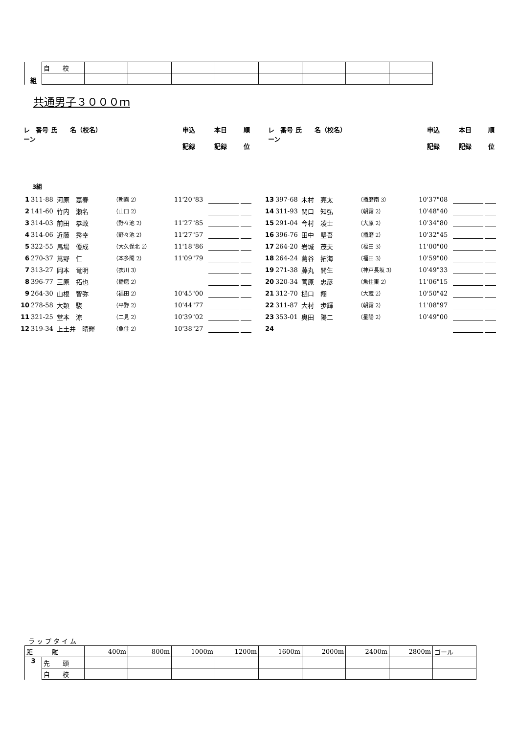| 組 | 自 校 | | | | | | | | |
共通男子３０００ｍ
レーン 番号 氏　　名（校名） 申込
記録 本日
記録 順
位
レーン 番号 氏　　名（校名） 申込
記録 本日
記録 順
位
3組
1 311-88 河原　嘉春 （朝霧 2） 11'20"83
2 141-60 竹内　瀬名 （山口 2）
3 314-03 前田　恭政 （野々池 2） 11'27"85
4 314-06 近藤　秀幸 （野々池 2） 11'27"57
5 322-55 馬場　優成 （大久保北 2） 11'18"86
6 270-37 蔦野　仁 （本多聞 2） 11'09"79
7 313-27 岡本　竜明 （衣川 3）
8 396-77 三原　拓也 （播磨 2）
9 264-30 山根　智弥 （福田 2） 10'45"00
10 278-58 大類　駿 （平野 2） 10'44"77
11 321-25 堂本　涼 （二見 2） 10'39"02
12 319-34 上土井　晴輝 （魚住 2） 10'38"27
13 397-68 木村　亮太 （播磨南 3） 10'37"08
14 311-93 関口　知弘 （朝霧 2） 10'48"40
15 291-04 今村　凌士 （大原 2） 10'34"80
16 396-76 田中　堅吾 （播磨 2） 10'32"45
17 264-20 岩城　茂夫 （福田 3） 11'00"00
18 264-24 葛谷　拓海 （福田 3） 10'59"00
19 271-38 藤丸　開生 （神戸長坂 3） 10'49"33
20 320-34 菅原　忠彦 （魚住東 2） 11'06"15
21 312-70 樋口　翔 （大蔵 2） 10'50"42
22 311-87 大村　歩輝 （朝霧 2） 11'08"97
23 353-01 奥田　陽二 （星陽 2） 10'49"00
24
ラップタイム
| 距 離 | | 400m | 800m | 1000m | 1200m | 1600m | 2000m | 2400m | 2800m | ゴール |
| 3 | 先 頭 | | | | | | | | | |
| | 自 校 | | | | | | | | | |